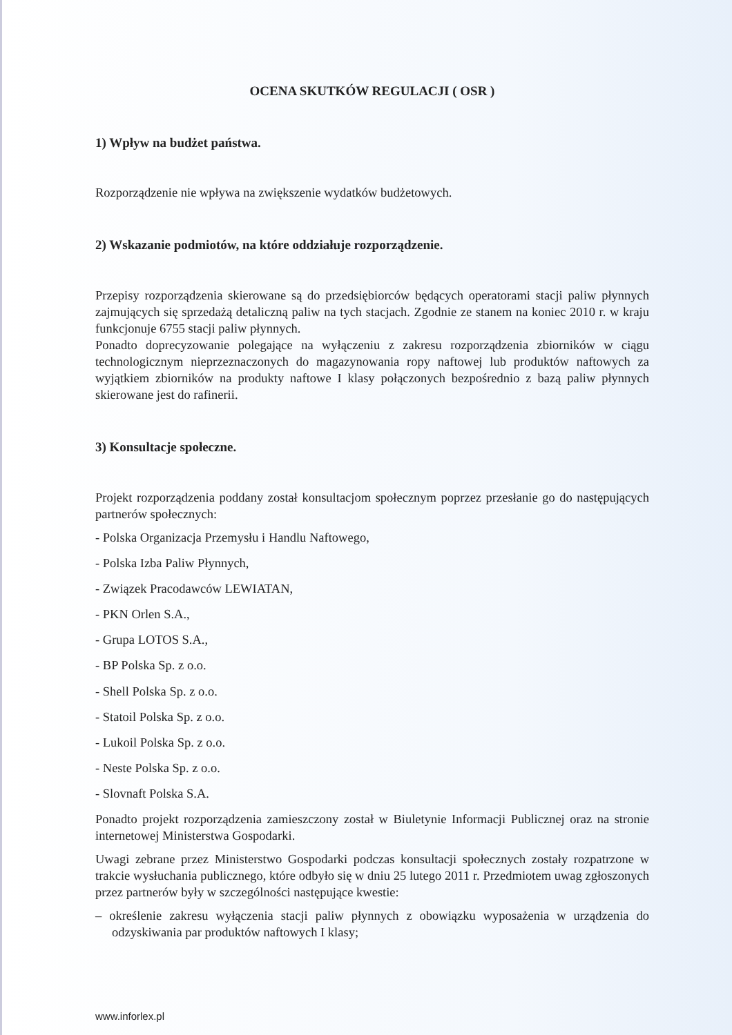OCENA SKUTKÓW REGULACJI ( OSR )
1) Wpływ na budżet państwa.
Rozporządzenie nie wpływa na zwiększenie wydatków budżetowych.
2) Wskazanie podmiotów, na które oddziałuje rozporządzenie.
Przepisy rozporządzenia skierowane są do przedsiębiorców będących operatorami stacji paliw płynnych zajmujących się sprzedażą detaliczną paliw na tych stacjach. Zgodnie ze stanem na koniec 2010 r. w kraju funkcjonuje 6755 stacji paliw płynnych.
Ponadto doprecyzowanie polegające na wyłączeniu z zakresu rozporządzenia zbiorników w ciągu technologicznym nieprzeznaczonych do magazynowania ropy naftowej lub produktów naftowych za wyjątkiem zbiorników na produkty naftowe I klasy połączonych bezpośrednio z bazą paliw płynnych skierowane jest do rafinerii.
3) Konsultacje społeczne.
Projekt rozporządzenia poddany został konsultacjom społecznym poprzez przesłanie go do następujących partnerów społecznych:
- Polska Organizacja Przemysłu i Handlu Naftowego,
- Polska Izba Paliw Płynnych,
- Związek Pracodawców LEWIATAN,
- PKN Orlen S.A.,
- Grupa LOTOS S.A.,
- BP Polska Sp. z o.o.
- Shell Polska Sp. z o.o.
- Statoil Polska Sp. z o.o.
- Lukoil Polska Sp. z o.o.
- Neste Polska Sp. z o.o.
- Slovnaft Polska S.A.
Ponadto projekt rozporządzenia zamieszczony został w Biuletynie Informacji Publicznej oraz na stronie internetowej Ministerstwa Gospodarki.
Uwagi zebrane przez Ministerstwo Gospodarki podczas konsultacji społecznych zostały rozpatrzone w trakcie wysłuchania publicznego, które odbyło się w dniu 25 lutego 2011 r. Przedmiotem uwag zgłoszonych przez partnerów były w szczególności następujące kwestie:
– określenie zakresu wyłączenia stacji paliw płynnych z obowiązku wyposażenia w urządzenia do odzyskiwania par produktów naftowych I klasy;
www.inforlex.pl